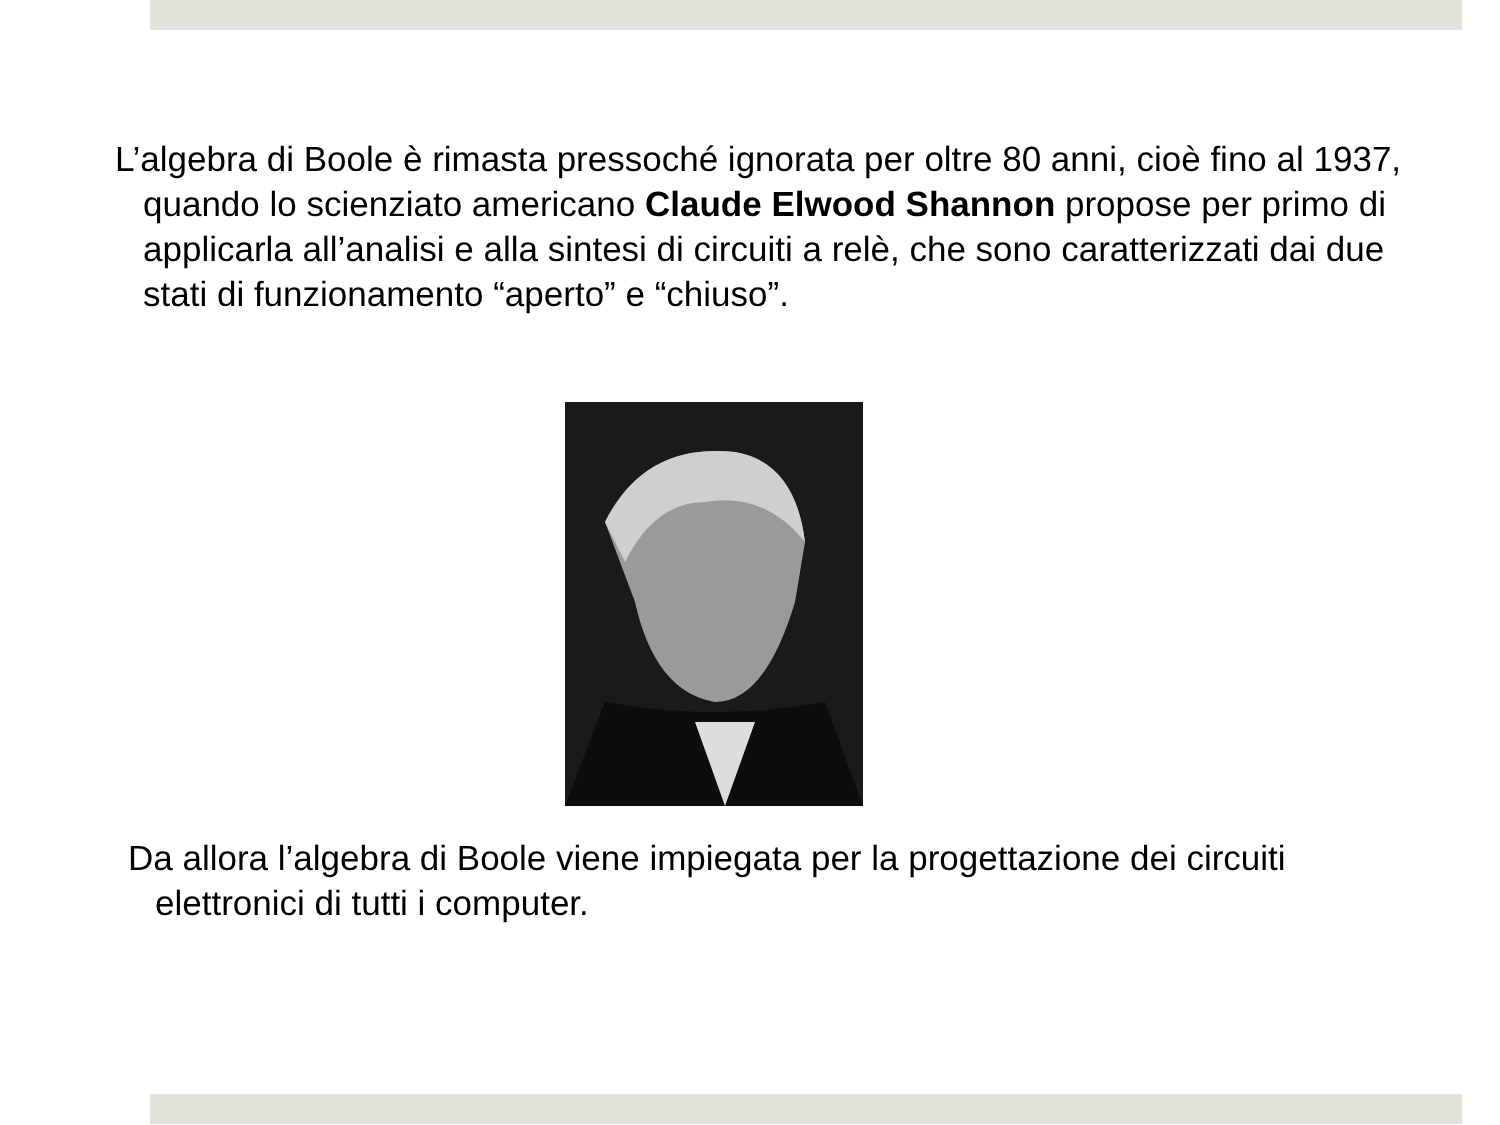L’algebra di Boole è rimasta pressoché ignorata per oltre 80 anni, cioè fino al 1937, quando lo scienziato americano Claude Elwood Shannon propose per primo di applicarla all’analisi e alla sintesi di circuiti a relè, che sono caratterizzati dai due stati di funzionamento “aperto” e “chiuso”.
Da allora l’algebra di Boole viene impiegata per la progettazione dei circuiti elettronici di tutti i computer.